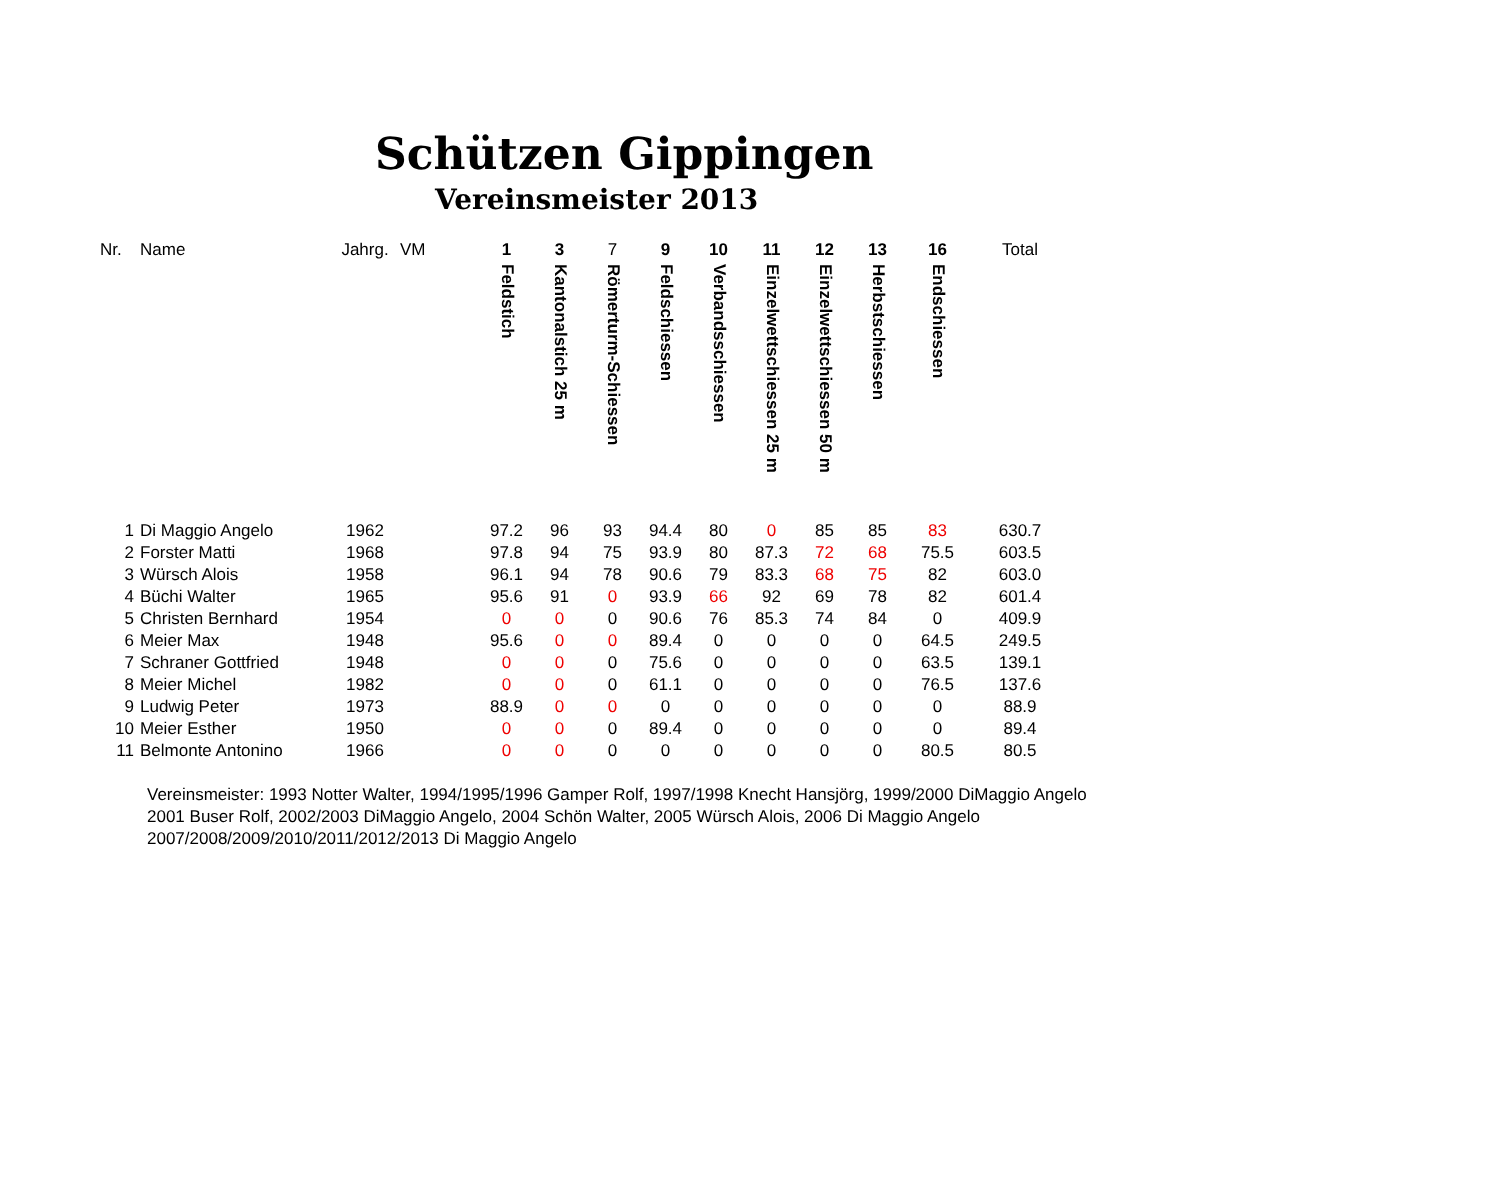Schützen Gippingen
Vereinsmeister 2013
| Nr. | Name | Jahrg. | VM | 1 Feldstich | 3 Kantonalstich 25 m | 7 Römerturm-Schiessen | 9 Feldschiessen | 10 Verbandsschiessen | 11 Einzelwettschiessen 25 m | 12 Einzelwettschiessen 50 m | 13 Herbstschiessen | 16 Endschiessen | Total |
| --- | --- | --- | --- | --- | --- | --- | --- | --- | --- | --- | --- | --- | --- |
| 1 | Di Maggio Angelo | 1962 | | 97.2 | 96 | 93 | 94.4 | 80 | 0 | 85 | 85 | 83 | 630.7 |
| 2 | Forster Matti | 1968 | | 97.8 | 94 | 75 | 93.9 | 80 | 87.3 | 72 | 68 | 75.5 | 603.5 |
| 3 | Würsch Alois | 1958 | | 96.1 | 94 | 78 | 90.6 | 79 | 83.3 | 68 | 75 | 82 | 603.0 |
| 4 | Büchi Walter | 1965 | | 95.6 | 91 | 0 | 93.9 | 66 | 92 | 69 | 78 | 82 | 601.4 |
| 5 | Christen Bernhard | 1954 | | 0 | 0 | 0 | 90.6 | 76 | 85.3 | 74 | 84 | 0 | 409.9 |
| 6 | Meier Max | 1948 | | 95.6 | 0 | 0 | 89.4 | 0 | 0 | 0 | 0 | 64.5 | 249.5 |
| 7 | Schraner Gottfried | 1948 | | 0 | 0 | 0 | 75.6 | 0 | 0 | 0 | 0 | 63.5 | 139.1 |
| 8 | Meier Michel | 1982 | | 0 | 0 | 0 | 61.1 | 0 | 0 | 0 | 0 | 76.5 | 137.6 |
| 9 | Ludwig Peter | 1973 | | 88.9 | 0 | 0 | 0 | 0 | 0 | 0 | 0 | 0 | 88.9 |
| 10 | Meier Esther | 1950 | | 0 | 0 | 0 | 89.4 | 0 | 0 | 0 | 0 | 0 | 89.4 |
| 11 | Belmonte Antonino | 1966 | | 0 | 0 | 0 | 0 | 0 | 0 | 0 | 0 | 80.5 | 80.5 |
Vereinsmeister: 1993 Notter Walter, 1994/1995/1996 Gamper Rolf, 1997/1998 Knecht Hansjörg, 1999/2000 DiMaggio Angelo
2001 Buser Rolf, 2002/2003 DiMaggio Angelo, 2004 Schön Walter, 2005 Würsch Alois, 2006 Di Maggio Angelo
2007/2008/2009/2010/2011/2012/2013 Di Maggio Angelo